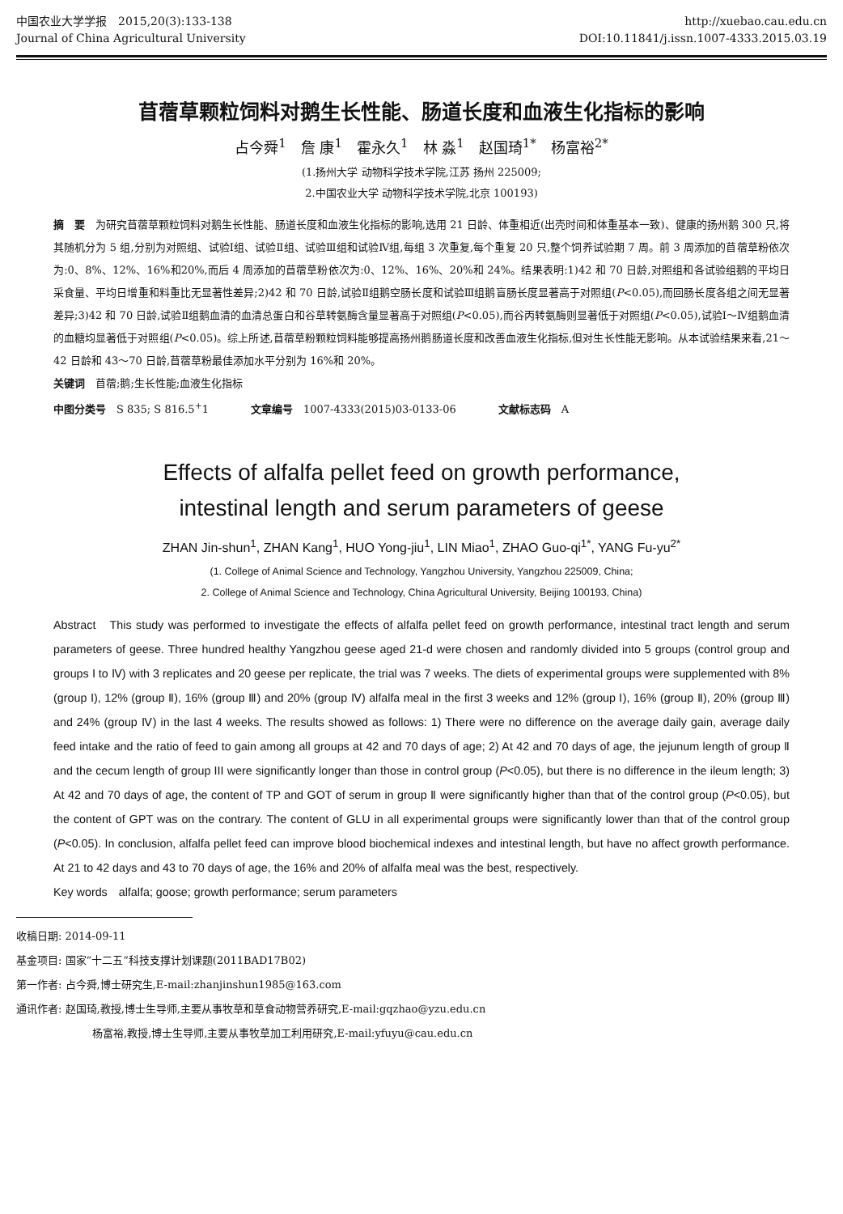中国农业大学学报　2015,20(3):133-138
Journal of China Agricultural University
http://xuebao.cau.edu.cn
DOI:10.11841/j.issn.1007-4333.2015.03.19
苜蓿草颗粒饲料对鹅生长性能、肠道长度和血液生化指标的影响
占今舜<sup>1</sup>　詹 康<sup>1</sup>　霍永久<sup>1</sup>　林 淼<sup>1</sup>　赵国琦<sup>1*</sup>　杨富裕<sup>2*</sup>
(1.扬州大学 动物科学技术学院,江苏 扬州 225009;
2.中国农业大学 动物科学技术学院,北京 100193)
摘　要　为研究苜蓿草颗粒饲料对鹅生长性能、肠道长度和血液生化指标的影响,选用 21 日龄、体重相近(出壳时间和体重基本一致)、健康的扬州鹅 300 只,将其随机分为 5 组,分别为对照组、试验Ⅰ组、试验Ⅱ组、试验Ⅲ组和试验Ⅳ组,每组 3 次重复,每个重复 20 只,整个饲养试验期 7 周。前 3 周添加的苜蓿草粉依次为:0、8%、12%、16%和20%,而后 4 周添加的苜蓿草粉依次为:0、12%、16%、20%和 24%。结果表明:1)42 和 70 日龄,对照组和各试验组鹅的平均日采食量、平均日增重和料重比无显著性差异;2)42 和 70 日龄,试验Ⅱ组鹅空肠长度和试验Ⅲ组鹅盲肠长度显著高于对照组(P<0.05),而回肠长度各组之间无显著差异;3)42 和 70 日龄,试验Ⅱ组鹅血清的血清总蛋白和谷草转氨酶含量显著高于对照组(P<0.05),而谷丙转氨酶则显著低于对照组(P<0.05),试验Ⅰ～Ⅳ组鹅血清的血糖均显著低于对照组(P<0.05)。综上所述,苜蓿草粉颗粒饲料能够提高扬州鹅肠道长度和改善血液生化指标,但对生长性能无影响。从本试验结果来看,21～42 日龄和 43～70 日龄,苜蓿草粉最佳添加水平分别为 16%和 20%。
关键词　苜蓿;鹅;生长性能;血液生化指标
中图分类号　S 835; S 816.5<sup>+</sup>1　　　　文章编号　1007-4333(2015)03-0133-06　　　　文献标志码　A
Effects of alfalfa pellet feed on growth performance,
intestinal length and serum parameters of geese
ZHAN Jin-shun<sup>1</sup>, ZHAN Kang<sup>1</sup>, HUO Yong-jiu<sup>1</sup>, LIN Miao<sup>1</sup>, ZHAO Guo-qi<sup>1*</sup>, YANG Fu-yu<sup>2*</sup>
(1. College of Animal Science and Technology, Yangzhou University, Yangzhou 225009, China;
2. College of Animal Science and Technology, China Agricultural University, Beijing 100193, China)
Abstract　This study was performed to investigate the effects of alfalfa pellet feed on growth performance, intestinal tract length and serum parameters of geese. Three hundred healthy Yangzhou geese aged 21-d were chosen and randomly divided into 5 groups (control group and groups Ⅰ to Ⅳ) with 3 replicates and 20 geese per replicate, the trial was 7 weeks. The diets of experimental groups were supplemented with 8% (group Ⅰ), 12% (group Ⅱ), 16% (group Ⅲ) and 20% (group Ⅳ) alfalfa meal in the first 3 weeks and 12% (group Ⅰ), 16% (group Ⅱ), 20% (group Ⅲ) and 24% (group Ⅳ) in the last 4 weeks. The results showed as follows: 1) There were no difference on the average daily gain, average daily feed intake and the ratio of feed to gain among all groups at 42 and 70 days of age; 2) At 42 and 70 days of age, the jejunum length of group Ⅱ and the cecum length of group III were significantly longer than those in control group (P<0.05), but there is no difference in the ileum length; 3) At 42 and 70 days of age, the content of TP and GOT of serum in group Ⅱ were significantly higher than that of the control group (P<0.05), but the content of GPT was on the contrary. The content of GLU in all experimental groups were significantly lower than that of the control group (P<0.05). In conclusion, alfalfa pellet feed can improve blood biochemical indexes and intestinal length, but have no affect growth performance. At 21 to 42 days and 43 to 70 days of age, the 16% and 20% of alfalfa meal was the best, respectively.
Key words　alfalfa; goose; growth performance; serum parameters
收稿日期: 2014-09-11
基金项目: 国家“十二五”科技支撑计划课题(2011BAD17B02)
第一作者: 占今舜,博士研究生,E-mail:zhanjinshun1985@163.com
通讯作者: 赵国琦,教授,博士生导师,主要从事牧草和草食动物营养研究,E-mail:gqzhao@yzu.edu.cn
杨富裕,教授,博士生导师,主要从事牧草加工利用研究,E-mail:yfuyu@cau.edu.cn